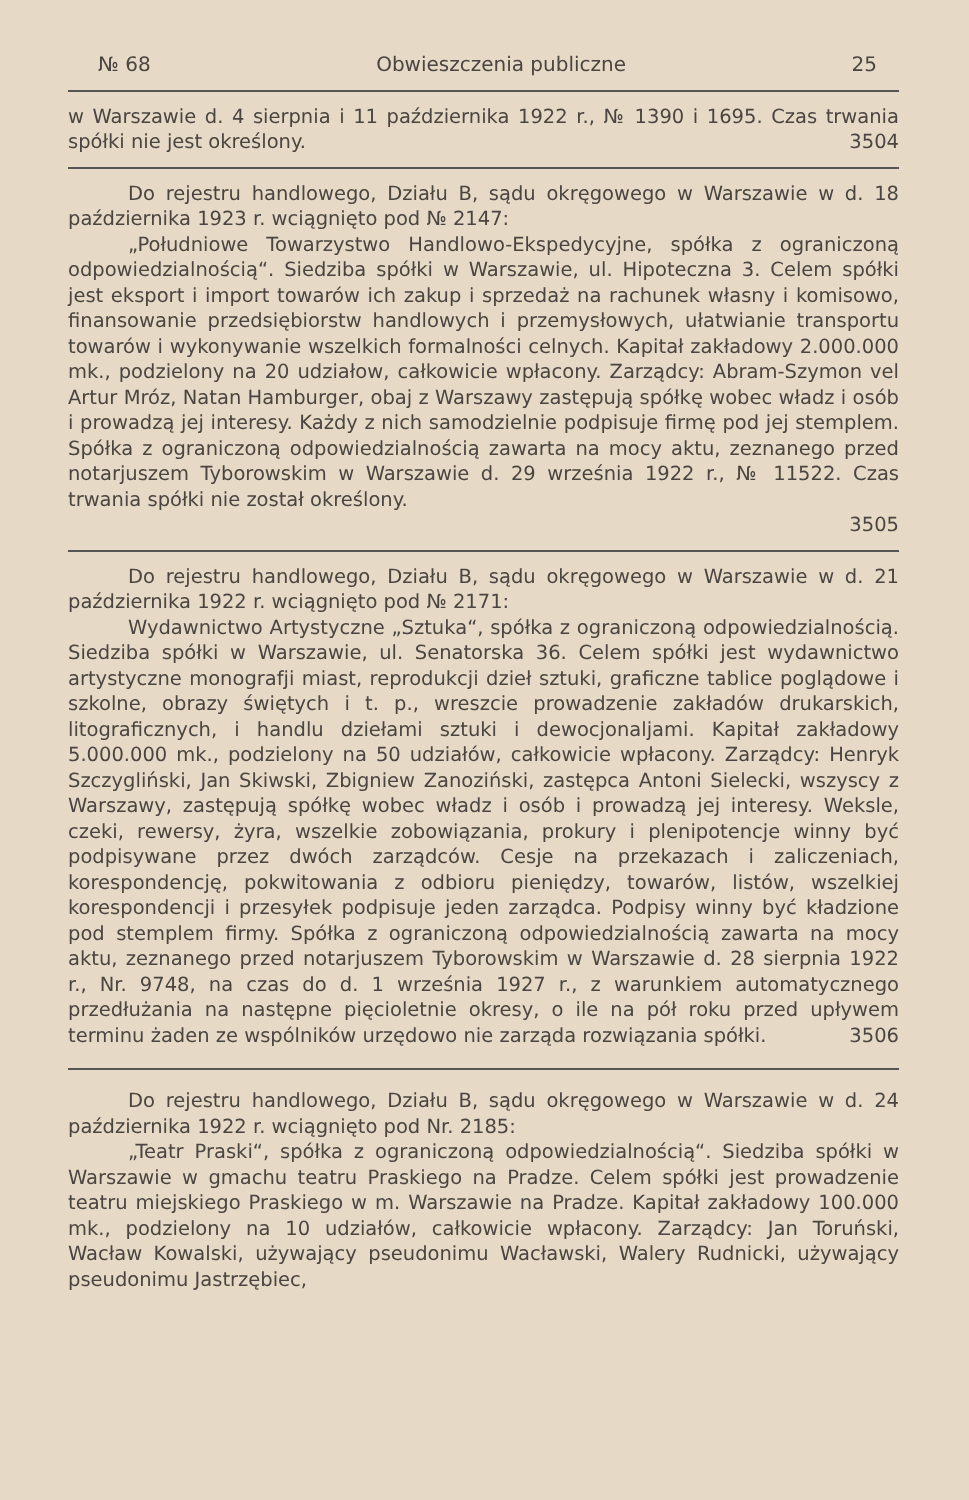№ 68 Obwieszczenia publiczne 25
w Warszawie d. 4 sierpnia i 11 października 1922 r., № 1390 i 1695. Czas trwania spółki nie jest określony. 3504
Do rejestru handlowego, Działu B, sądu okręgowego w Warszawie w d. 18 października 1923 r. wciągnięto pod № 2147:
„Południowe Towarzystwo Handlowo-Ekspedycyjne, spółka z ograniczoną odpowiedzialnością“. Siedziba spółki w Warszawie, ul. Hipoteczna 3. Celem spółki jest eksport i import towarów ich zakup i sprzedaż na rachunek własny i komisowo, finansowanie przedsiębiorstw handlowych i przemysłowych, ułatwianie transportu towarów i wykonywanie wszelkich formalności celnych. Kapitał zakładowy 2.000.000 mk., podzielony na 20 udziałow, całkowicie wpłacony. Zarządcy: Abram-Szymon vel Artur Mróz, Natan Hamburger, obaj z Warszawy zastępują spółkę wobec władz i osób i prowadzą jej interesy. Każdy z nich samodzielnie podpisuje firmę pod jej stemplem. Spółka z ograniczoną odpowiedzialnością zawarta na mocy aktu, zeznanego przed notarjuszem Tyborowskim w Warszawie d. 29 września 1922 r., № 11522. Czas trwania spółki nie został określony.
3505
Do rejestru handlowego, Działu B, sądu okręgowego w Warszawie w d. 21 października 1922 r. wciągnięto pod № 2171:
Wydawnictwo Artystyczne „Sztuka“, spółka z ograniczoną odpowiedzialnością. Siedziba spółki w Warszawie, ul. Senatorska 36. Celem spółki jest wydawnictwo artystyczne monografji miast, reprodukcji dzieł sztuki, graficzne tablice poglądowe i szkolne, obrazy świętych i t. p., wreszcie prowadzenie zakładów drukarskich, litograficznych, i handlu dziełami sztuki i dewocjonaljami. Kapitał zakładowy 5.000.000 mk., podzielony na 50 udziałów, całkowicie wpłacony. Zarządcy: Henryk Szczygliński, Jan Skiwski, Zbigniew Zanoziński, zastępca Antoni Sielecki, wszyscy z Warszawy, zastępują spółkę wobec władz i osób i prowadzą jej interesy. Weksle, czeki, rewersy, żyra, wszelkie zobowiązania, prokury i plenipotencje winny być podpisywane przez dwóch zarządców. Cesje na przekazach i zaliczeniach, korespondencję, pokwitowania z odbioru pieniędzy, towarów, listów, wszelkiej korespondencji i przesyłek podpisuje jeden zarządca. Podpisy winny być kładzione pod stemplem firmy. Spółka z ograniczoną odpowiedzialnością zawarta na mocy aktu, zeznanego przed notarjuszem Tyborowskim w Warszawie d. 28 sierpnia 1922 r., Nr. 9748, na czas do d. 1 września 1927 r., z warunkiem automatycznego przedłużania na następne pięcioletnie okresy, o ile na pół roku przed upływem terminu żaden ze wspólników urzędowo nie zarząda rozwiązania spółki. 3506
Do rejestru handlowego, Działu B, sądu okręgowego w Warszawie w d. 24 października 1922 r. wciągnięto pod Nr. 2185:
„Teatr Praski“, spółka z ograniczoną odpowiedzialnością“. Siedziba spółki w Warszawie w gmachu teatru Praskiego na Pradze. Celem spółki jest prowadzenie teatru miejskiego Praskiego w m. Warszawie na Pradze. Kapitał zakładowy 100.000 mk., podzielony na 10 udziałów, całkowicie wpłacony. Zarządcy: Jan Toruński, Wacław Kowalski, używający pseudonimu Wacławski, Walery Rudnicki, używający pseudonimu Jastrzębiec,